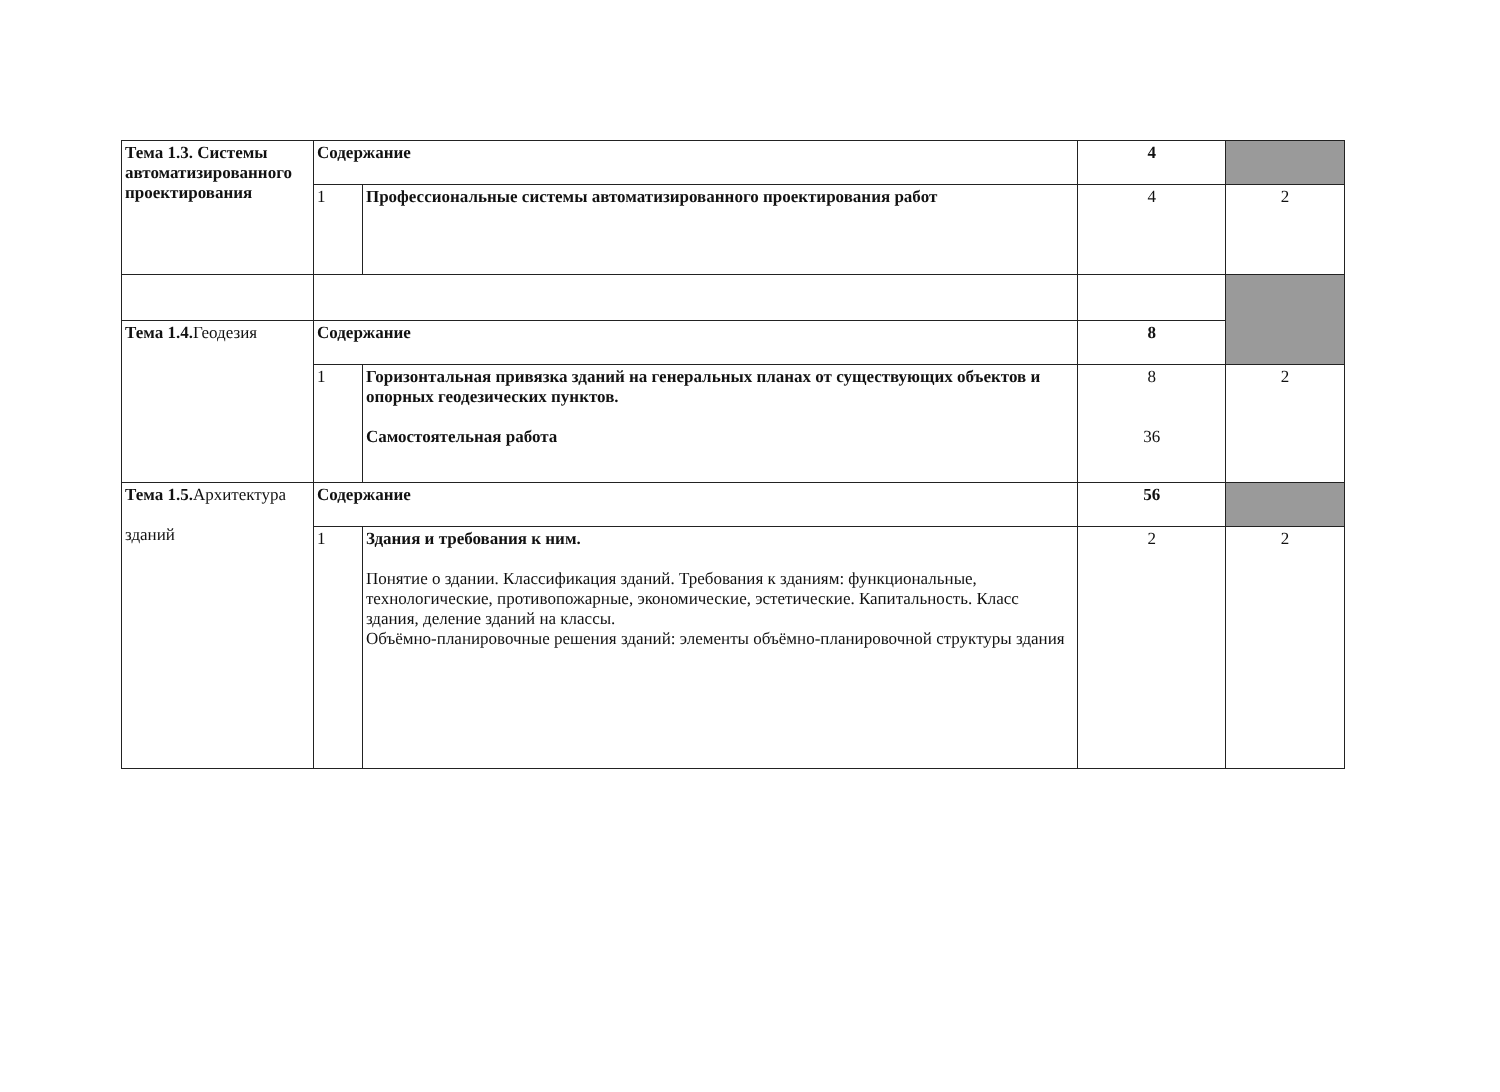| Тема 1.3. Системы автоматизированного проектирования | Содержание | | 4 | |
| | 1 | Профессиональные системы автоматизированного проектирования работ | 4 | 2 |
| Тема 1.4. Геодезия | Содержание | | 8 | |
| | 1 | Горизонтальная привязка зданий на генеральных планах от существующих объектов и опорных геодезических пунктов. Самостоятельная работа | 8 36 | 2 |
| Тема 1.5. Архитектура зданий | Содержание | | 56 | |
| | 1 | Здания и требования к ним. Понятие о здании. Классификация зданий. Требования к зданиям: функциональные, технологические, противопожарные, экономические, эстетические. Капитальность. Класс здания, деление зданий на классы. Объёмно-планировочные решения зданий: элементы объёмно-планировочной структуры здания | 2 | 2 |